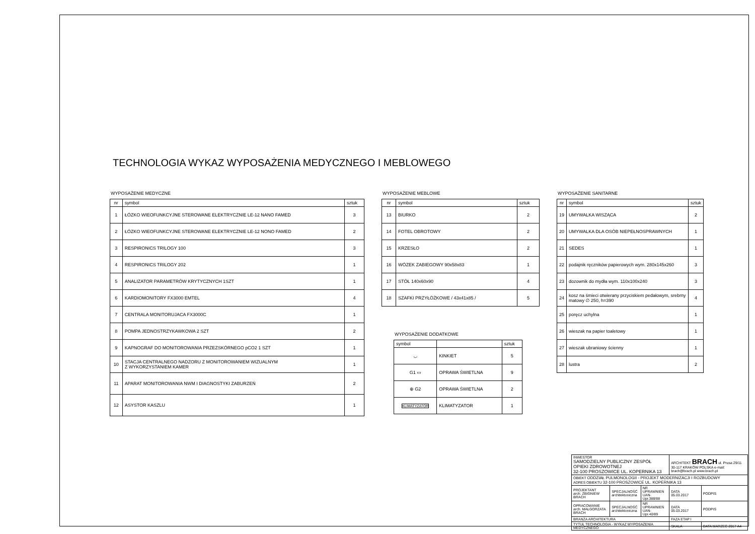TECHNOLOGIA WYKAZ WYPOSAŻENIA MEDYCZNEGO I MEBLOWEGO
WYPOSAŻENIE MEDYCZNE
| nr | symbol | sztuk |
| --- | --- | --- |
| 1 | ŁÓZKO WIEOFUNKCYJNE STEROWANE ELEKTRYCZNIE LE-12 NANO FAMED | 3 |
| 2 | ŁÓZKO WIEOFUNKCYJNE STEROWANE ELEKTRYCZNIE LE-12 NONO FAMED | 2 |
| 3 | RESPIRONICS TRILOGY 100 | 3 |
| 4 | RESPIRONICS TRILOGY 202 | 1 |
| 5 | ANALIZATOR PARAMETRÓW KRYTYCZNYCH 1SZT | 1 |
| 6 | KARDIOMONITORY FX3000 EMTEL | 4 |
| 7 | CENTRALA MONITORUJACA FX3000C | 1 |
| 8 | POMPA JEDNOSTRZYKAWKOWA 2 SZT | 2 |
| 9 | KAPNOGRAF DO MONITOROWANIA PRZEZSKÓRNEGO pCO2 1 SZT | 1 |
| 10 | STACJA CENTRALNEGO NADZORU Z MONITOROWANIEM WIZUALNYM Z WYKORZYSTANIEM KAMER | 1 |
| 11 | APARAT MONITOROWANIA NWM I DIAGNOSTYKI ZABURZEŃ | 2 |
| 12 | ASYSTOR KASZLU | 1 |
WYPOSAŻENIE MEBLOWE
| nr | symbol | sztuk |
| --- | --- | --- |
| 13 | BIURKO | 2 |
| 14 | FOTEL OBROTOWY | 2 |
| 15 | KRZESŁO | 2 |
| 16 | WÓZEK ZABIEGOWY 90x58x83 | 1 |
| 17 | STÓŁ 140x60x90 | 4 |
| 18 | SZAFKI PRZYŁÓŻKOWE / 43x41x85 / | 5 |
WYPOSAŻENIE DODATKOWE
| symbol | | sztuk |
| --- | --- | --- |
| ◡ | KINKIET | 5 |
| G1 ▭ | OPRAWA ŚWIETLNA | 9 |
| ⊕ G2 | OPRAWA ŚWIETLNA | 2 |
| KLIMATYZATOR | KLIMATYZATOR | 1 |
WYPOSAŻENIE SANITARNE
| nr | symbol | sztuk |
| --- | --- | --- |
| 19 | UMYWALKA WISZĄCA | 2 |
| 20 | UMYWALKA DLA OSÓB NIEPEŁNOSPRAWNYCH | 1 |
| 21 | SEDES | 1 |
| 22 | podajnik ręczników papierowych wym. 280x145x260 | 3 |
| 23 | dozownik do mydła wym. 110x100x240 | 3 |
| 24 | kosz na śmieci otwierany przyciskiem pedałowym, srebrny matowy ∅ 250, h=390 | 4 |
| 25 | poręcz uchylna | 1 |
| 26 | wieszak na papier toaletowy | 1 |
| 27 | wieszak ubraniowy ścienny | 1 |
| 28 | lustra | 2 |
| INWESTOR SAMODZIELNY PUBLICZNY ZESPÓŁ OPIEKI ZDROWOTNEJ 32-100 PROSZOWICE UL. KOPERNIKA 13 | | | ARCHITEKT BRACH ul. Prusa 29/11 30-117 KRAKÓW POLSKA e-mail: brach@brach.pl www.brach.pl | |
| OBIEKT ODDZIAŁ PULMONOLOGII - PROJEKT MODERNIZACJI I ROZBUDOWY ADRES OBIEKTU 32-100 PROSZOWICE UL. KOPERNIKA 13 | | | | |
| PROJEKTANT arch. ZBIGNIEW BRACH | SPECJALNOŚĆ architektoniczna | NR UPRAWNIEŃ UAN- Upr.388/88 | DATA 05.03.2017 | PODPIS |
| OPRACOWANIE arch. MAŁGORZATA BRACH | SPECJALNOŚĆ architektoniczna | NR UPRAWNIEŃ UAN- Upr.40/89 | DATA 05.03.2017 | PODPIS |
| BRANŻA ARCHITEKTURA | | | FAZA ETAP I | |
| TYTUŁ TECHNOLOGIA - WYKAZ WYPOSAŻENIA MEDYCZNEGO | | | SKALA | DATA MARZEC 2017 A4 |